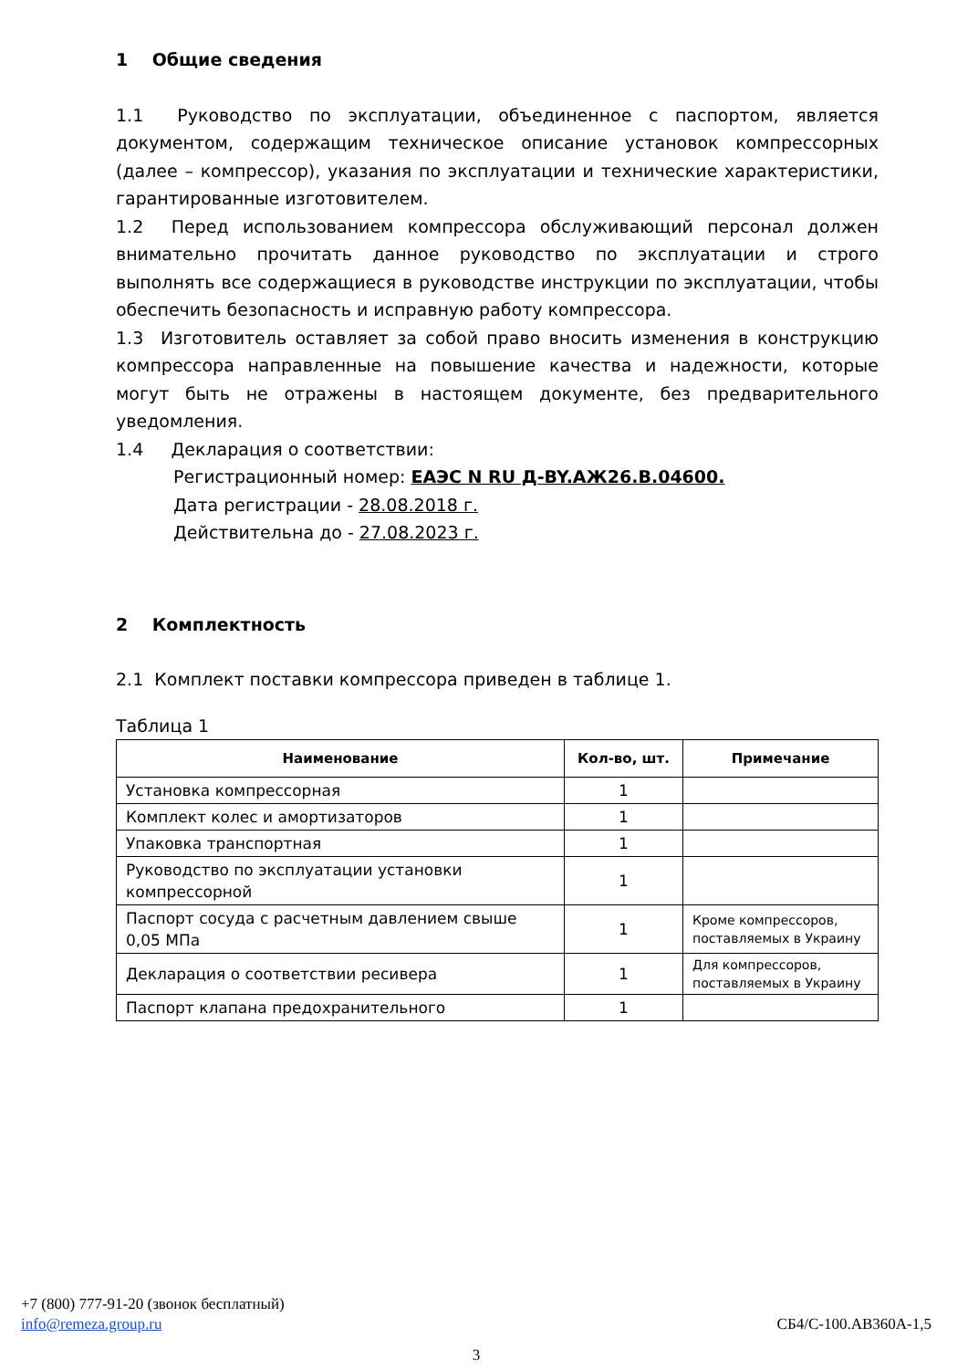1 Общие сведения
1.1 Руководство по эксплуатации, объединенное с паспортом, является документом, содержащим техническое описание установок компрессорных (далее – компрессор), указания по эксплуатации и технические характеристики, гарантированные изготовителем.
1.2 Перед использованием компрессора обслуживающий персонал должен внимательно прочитать данное руководство по эксплуатации и строго выполнять все содержащиеся в руководстве инструкции по эксплуатации, чтобы обеспечить безопасность и исправную работу компрессора.
1.3 Изготовитель оставляет за собой право вносить изменения в конструкцию компрессора направленные на повышение качества и надежности, которые могут быть не отражены в настоящем документе, без предварительного уведомления.
1.4 Декларация о соответствии:
Регистрационный номер: ЕАЭС N RU Д-BY.АЖ26.В.04600.
Дата регистрации - 28.08.2018 г.
Действительна до - 27.08.2023 г.
2 Комплектность
2.1 Комплект поставки компрессора приведен в таблице 1.
Таблица 1
| Наименование | Кол-во, шт. | Примечание |
| --- | --- | --- |
| Установка компрессорная | 1 | |
| Комплект колес и амортизаторов | 1 | |
| Упаковка транспортная | 1 | |
| Руководство по эксплуатации установки компрессорной | 1 | |
| Паспорт сосуда с расчетным давлением свыше 0,05 МПа | 1 | Кроме компрессоров, поставляемых в Украину |
| Декларация о соответствии ресивера | 1 | Для компрессоров, поставляемых в Украину |
| Паспорт клапана предохранительного | 1 | |
+7 (800) 777-91-20 (звонок бесплатный)
info@remeza.group.ru СБ4/С-100.АВ360А-1,5
3